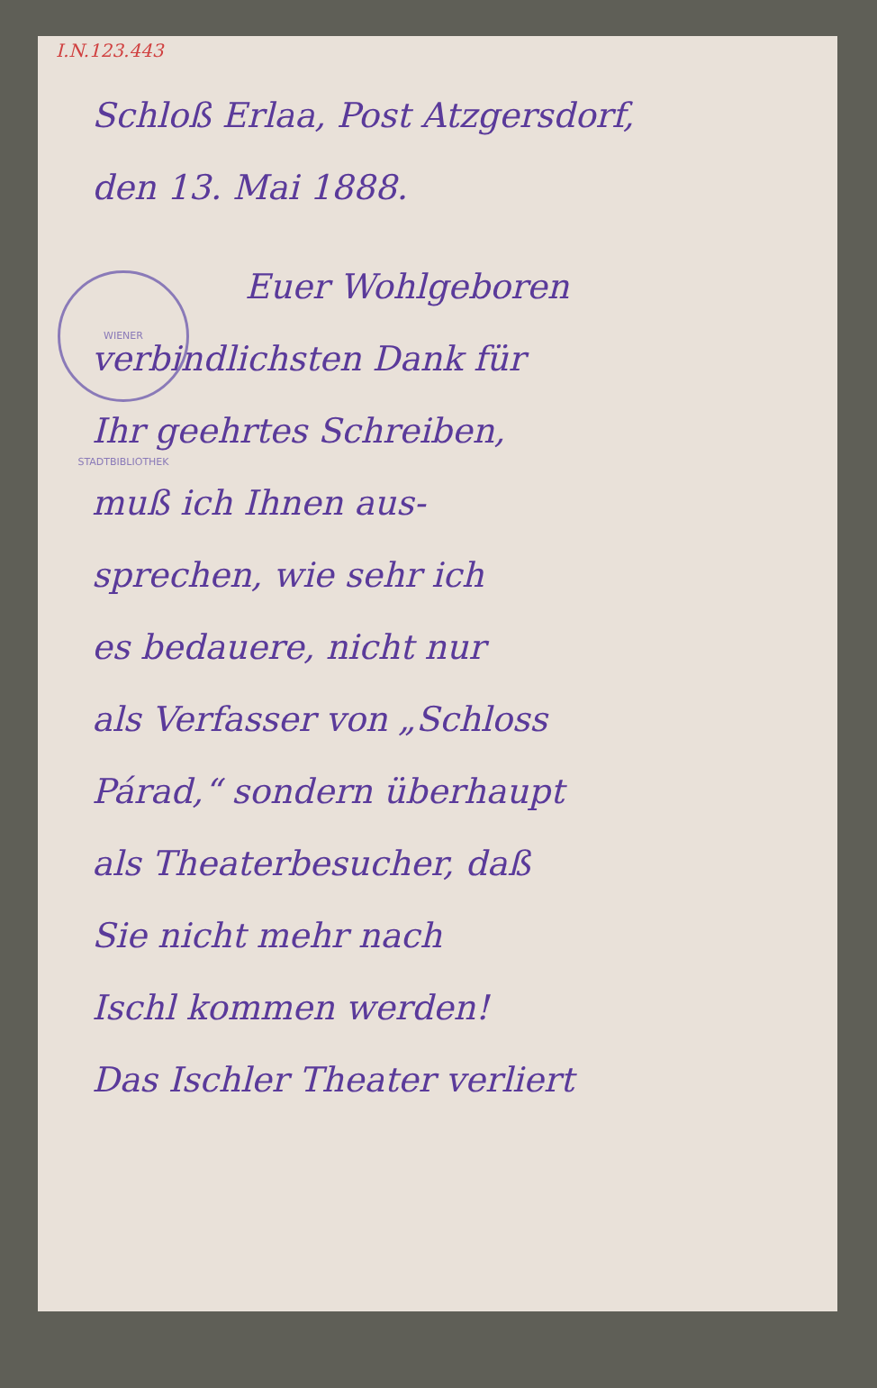I.N.123.443
WIENER STADTBIBLIOTHEK
Schloß Erlaa, Post Atzgersdorf,
den 13. Mai 1888.
Euer Wohlgeboren
verbindlichsten Dank für
Ihr geehrtes Schreiben,
muß ich Ihnen aus-
sprechen, wie sehr ich
es bedauere, nicht nur
als Verfasser von „Schloss
Párad,“ sondern überhaupt
als Theaterbesucher, daß
Sie nicht mehr nach
Ischl kommen werden!
Das Ischler Theater verliert